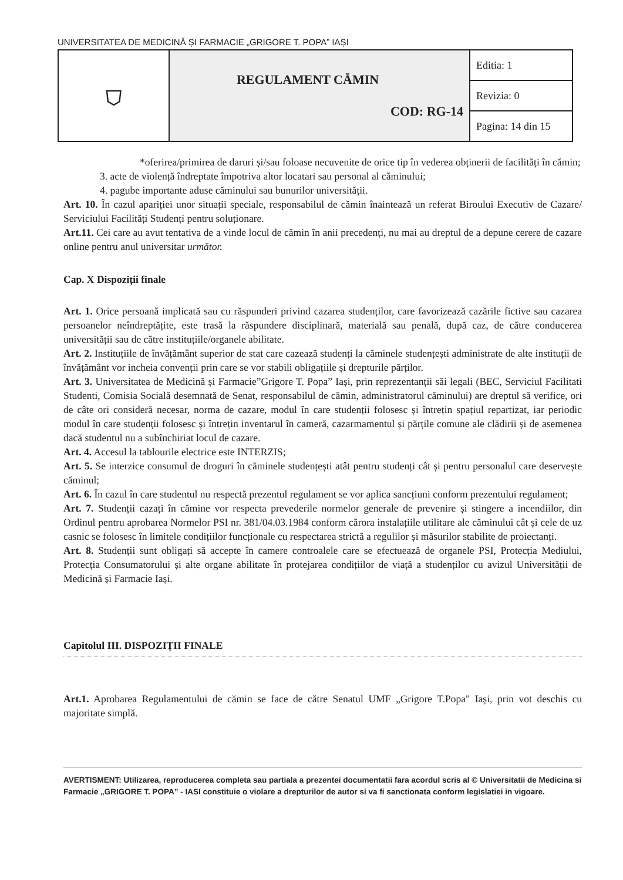UNIVERSITATEA DE MEDICINĂ ȘI FARMACIE „GRIGORE T. POPA” IAȘI
| ⛉ | REGULAMENT CĂMIN COD: RG-14 | Editia: 1 |
| | | Revizia: 0 |
| | | Pagina: 14 din 15 |
*oferirea/primirea de daruri și/sau foloase necuvenite de orice tip în vederea obținerii de facilități în cămin;
3. acte de violență îndreptate împotriva altor locatari sau personal al căminului;
4. pagube importante aduse căminului sau bunurilor universității.
Art. 10. În cazul apariției unor situații speciale, responsabilul de cămin înaintează un referat Biroului Executiv de Cazare/ Serviciului Facilități Studenți pentru soluționare.
Art.11. Cei care au avut tentativa de a vinde locul de cămin în anii precedenți, nu mai au dreptul de a depune cerere de cazare online pentru anul universitar următor.
Cap. X Dispoziții finale
Art. 1. Orice persoană implicată sau cu răspunderi privind cazarea studenților, care favorizează cazările fictive sau cazarea persoanelor neîndreptățite, este trasă la răspundere disciplinară, materială sau penală, după caz, de către conducerea universității sau de către instituțiile/organele abilitate.
Art. 2. Instituțiile de învățământ superior de stat care cazează studenți la căminele studențești administrate de alte instituții de învățământ vor incheia convenții prin care se vor stabili obligațiile și drepturile părților.
Art. 3. Universitatea de Medicină și Farmacie”Grigore T. Popa” Iași, prin reprezentanții săi legali (BEC, Serviciul Facilitati Studenti, Comisia Socială desemnată de Senat, responsabilul de cămin, administratorul căminului) are dreptul să verifice, ori de câte ori consideră necesar, norma de cazare, modul în care studenții folosesc și întrețin spațiul repartizat, iar periodic modul în care studenții folosesc și întrețin inventarul în cameră, cazarmamentul și părțile comune ale clădirii și de asemenea dacă studentul nu a subînchiriat locul de cazare.
Art. 4. Accesul la tablourile electrice este INTERZIS;
Art. 5. Se interzice consumul de droguri în căminele studențești atât pentru studenți cât și pentru personalul care deservește căminul;
Art. 6. În cazul în care studentul nu respectă prezentul regulament se vor aplica sancțiuni conform prezentului regulament;
Art. 7. Studenții cazați în cămine vor respecta prevederile normelor generale de prevenire și stingere a incendiilor, din Ordinul pentru aprobarea Normelor PSI nr. 381/04.03.1984 conform cărora instalațiile utilitare ale căminului cât și cele de uz casnic se folosesc în limitele condițiilor funcționale cu respectarea strictă a regulilor și măsurilor stabilite de proiectanți.
Art. 8. Studenții sunt obligați să accepte în camere controalele care se efectuează de organele PSI, Protecția Mediului, Protecția Consumatorului și alte organe abilitate în protejarea condițiilor de viață a studenților cu avizul Universității de Medicină și Farmacie Iași.
Capitolul III. DISPOZIȚII FINALE
Art.1. Aprobarea Regulamentului de cămin se face de către Senatul UMF „Grigore T.Popa" Iași, prin vot deschis cu majoritate simplă.
AVERTISMENT: Utilizarea, reproducerea completa sau partiala a prezentei documentatii fara acordul scris al © Universitatii de Medicina si Farmacie „GRIGORE T. POPA” - IASI constituie o violare a drepturilor de autor si va fi sanctionata conform legislatiei in vigoare.